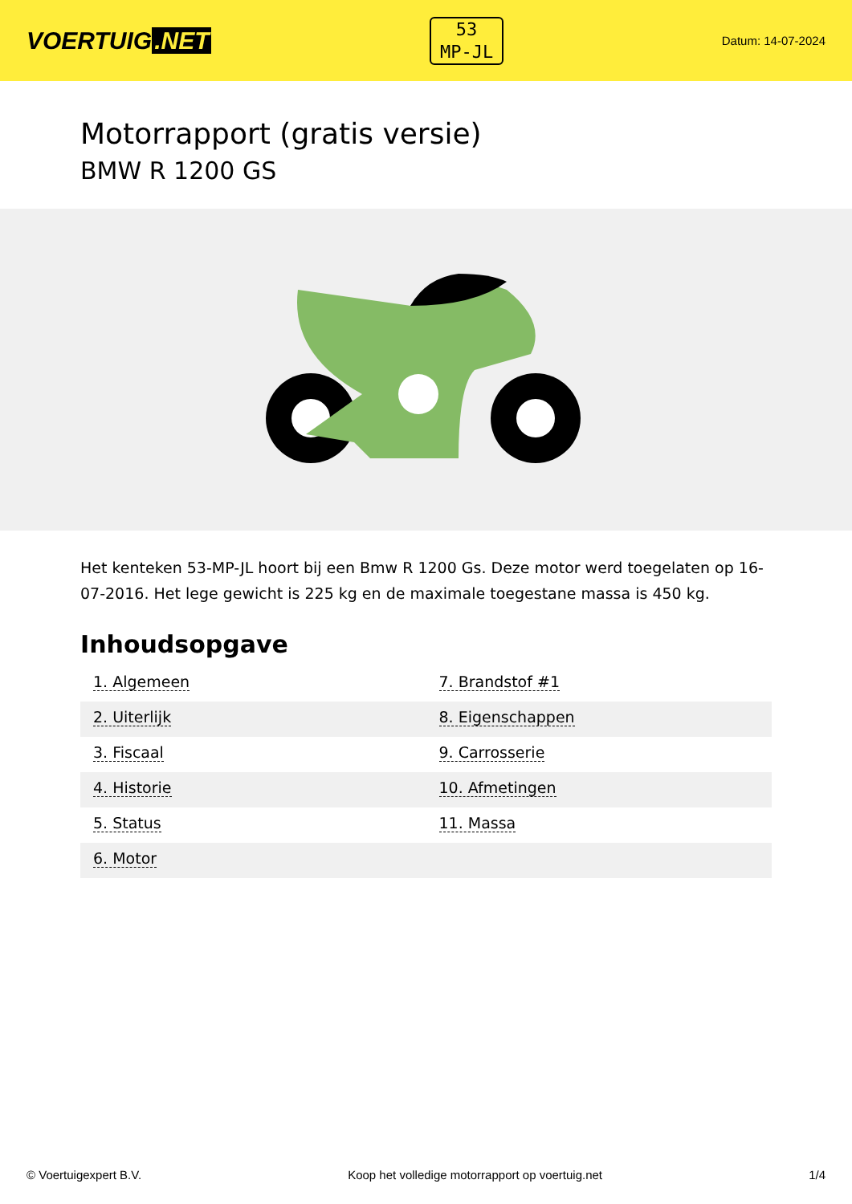VOERTUIG.NET
53
MP-JL
Datum: 14-07-2024
Motorrapport (gratis versie)
BMW R 1200 GS
Het kenteken 53-MP-JL hoort bij een Bmw R 1200 Gs. Deze motor werd toegelaten op 16-07-2016. Het lege gewicht is 225 kg en de maximale toegestane massa is 450 kg.
Inhoudsopgave
| 1. Algemeen | 7. Brandstof #1 |
| 2. Uiterlijk | 8. Eigenschappen |
| 3. Fiscaal | 9. Carrosserie |
| 4. Historie | 10. Afmetingen |
| 5. Status | 11. Massa |
| 6. Motor | |
© Voertuigexpert B.V. Koop het volledige motorrapport op voertuig.net 1/4